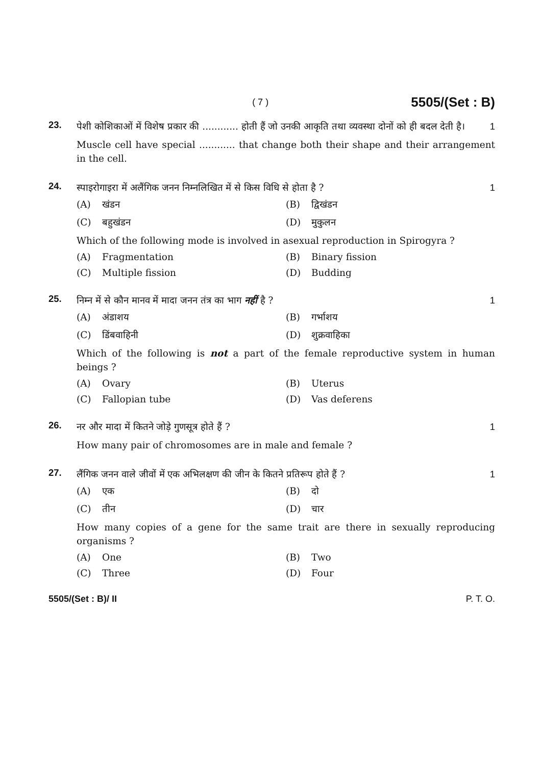( 7 ) 5505/(Set : B)
23.
पेशी कोशिकाओं में विशेष प्रकार की ............ होती हैं जो उनकी आकृति तथा व्यवस्था दोनों को ही बदल देती है। 1
Muscle cell have special ............ that change both their shape and their arrangement in the cell.
24.
स्पाइरोगाइरा में अलैंगिक जनन निम्नलिखित में से किस विधि से होता है ? 1
(A) खंडन (B) द्विखंडन (C) बहुखंडन (D) मुकुलन
Which of the following mode is involved in asexual reproduction in Spirogyra ?
(A) Fragmentation (B) Binary fission (C) Multiple fission (D) Budding
25.
निम्न में से कौन मानव में मादा जनन तंत्र का भाग नहीं है ? 1
(A) अंडाशय (B) गर्भाशय (C) डिंबवाहिनी (D) शुक्रवाहिका
Which of the following is not a part of the female reproductive system in human beings ?
(A) Ovary (B) Uterus (C) Fallopian tube (D) Vas deferens
26.
नर और मादा में कितने जोड़े गुणसूत्र होते हैं ? 1
How many pair of chromosomes are in male and female ?
27.
लैंगिक जनन वाले जीवों में एक अभिलक्षण की जीन के कितने प्रतिरूप होते हैं ? 1
(A) एक (B) दो (C) तीन (D) चार
How many copies of a gene for the same trait are there in sexually reproducing organisms ?
(A) One (B) Two (C) Three (D) Four
5505/(Set : B)/ II P. T. O.